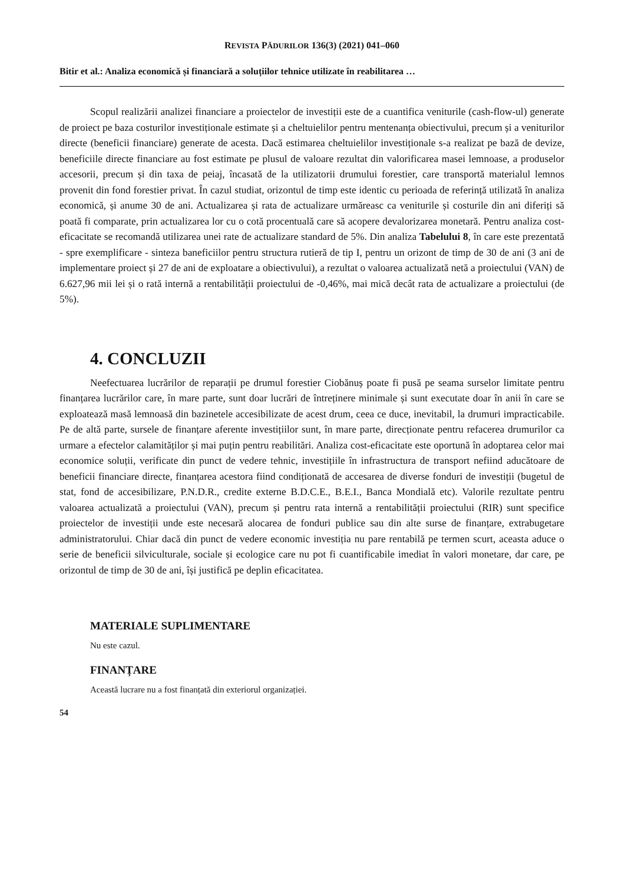REVISTA PĂDURILOR 136(3) (2021) 041–060
Bitir et al.: Analiza economică și financiară a soluțiilor tehnice utilizate în reabilitarea …
Scopul realizării analizei financiare a proiectelor de investiții este de a cuantifica veniturile (cash-flow-ul) generate de proiect pe baza costurilor investiționale estimate și a cheltuielilor pentru mentenanța obiectivului, precum și a veniturilor directe (beneficii financiare) generate de acesta. Dacă estimarea cheltuielilor investiționale s-a realizat pe bază de devize, beneficiile directe financiare au fost estimate pe plusul de valoare rezultat din valorificarea masei lemnoase, a produselor accesorii, precum și din taxa de peiaj, încasată de la utilizatorii drumului forestier, care transportă materialul lemnos provenit din fond forestier privat. În cazul studiat, orizontul de timp este identic cu perioada de referință utilizată în analiza economică, și anume 30 de ani. Actualizarea și rata de actualizare urmăreasc ca veniturile și costurile din ani diferiți să poată fi comparate, prin actualizarea lor cu o cotă procentuală care să acopere devalorizarea monetară. Pentru analiza cost-eficacitate se recomandă utilizarea unei rate de actualizare standard de 5%. Din analiza Tabelului 8, în care este prezentată - spre exemplificare - sinteza baneficiilor pentru structura rutieră de tip I, pentru un orizont de timp de 30 de ani (3 ani de implementare proiect și 27 de ani de exploatare a obiectivului), a rezultat o valoarea actualizată netă a proiectului (VAN) de 6.627,96 mii lei și o rată internă a rentabilității proiectului de -0,46%, mai mică decât rata de actualizare a proiectului (de 5%).
4. CONCLUZII
Neefectuarea lucrărilor de reparații pe drumul forestier Ciobănuș poate fi pusă pe seama surselor limitate pentru finanțarea lucrărilor care, în mare parte, sunt doar lucrări de întreținere minimale și sunt executate doar în anii în care se exploatează masă lemnoasă din bazinetele accesibilizate de acest drum, ceea ce duce, inevitabil, la drumuri impracticabile. Pe de altă parte, sursele de finanțare aferente investițiilor sunt, în mare parte, direcționate pentru refacerea drumurilor ca urmare a efectelor calamităților și mai puțin pentru reabilitări. Analiza cost-eficacitate este oportună în adoptarea celor mai economice soluții, verificate din punct de vedere tehnic, investițiile în infrastructura de transport nefiind aducătoare de beneficii financiare directe, finanțarea acestora fiind condiționată de accesarea de diverse fonduri de investiții (bugetul de stat, fond de accesibilizare, P.N.D.R., credite externe B.D.C.E., B.E.I., Banca Mondială etc). Valorile rezultate pentru valoarea actualizată a proiectului (VAN), precum și pentru rata internă a rentabilității proiectului (RIR) sunt specifice proiectelor de investiții unde este necesară alocarea de fonduri publice sau din alte surse de finanțare, extrabugetare administratorului. Chiar dacă din punct de vedere economic investiția nu pare rentabilă pe termen scurt, aceasta aduce o serie de beneficii silviculturale, sociale și ecologice care nu pot fi cuantificabile imediat în valori monetare, dar care, pe orizontul de timp de 30 de ani, își justifică pe deplin eficacitatea.
MATERIALE SUPLIMENTARE
Nu este cazul.
FINANȚARE
Această lucrare nu a fost finanțată din exteriorul organizației.
54